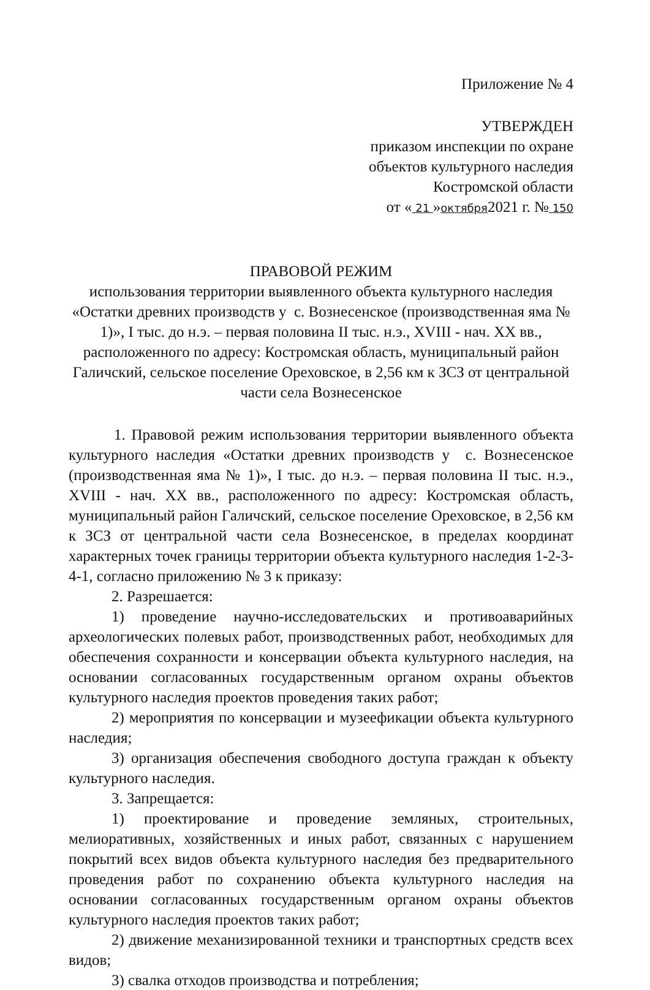Приложение № 4
УТВЕРЖДЕН
приказом инспекции по охране
объектов культурного наследия
Костромской области
от « 21 »октября2021 г. № 150
ПРАВОВОЙ РЕЖИМ
использования территории выявленного объекта культурного наследия «Остатки древних производств у с. Вознесенское (производственная яма № 1)», I тыс. до н.э. – первая половина II тыс. н.э., XVIII - нач. XX вв., расположенного по адресу: Костромская область, муниципальный район Галичский, сельское поселение Ореховское, в 2,56 км к ЗСЗ от центральной части села Вознесенское
1. Правовой режим использования территории выявленного объекта культурного наследия «Остатки древних производств у с. Вознесенское (производственная яма № 1)», I тыс. до н.э. – первая половина II тыс. н.э., XVIII - нач. XX вв., расположенного по адресу: Костромская область, муниципальный район Галичский, сельское поселение Ореховское, в 2,56 км к ЗСЗ от центральной части села Вознесенское, в пределах координат характерных точек границы территории объекта культурного наследия 1-2-3-4-1, согласно приложению № 3 к приказу:
2. Разрешается:
1) проведение научно-исследовательских и противоаварийных археологических полевых работ, производственных работ, необходимых для обеспечения сохранности и консервации объекта культурного наследия, на основании согласованных государственным органом охраны объектов культурного наследия проектов проведения таких работ;
2) мероприятия по консервации и музеефикации объекта культурного наследия;
3) организация обеспечения свободного доступа граждан к объекту культурного наследия.
3. Запрещается:
1) проектирование и проведение земляных, строительных, мелиоративных, хозяйственных и иных работ, связанных с нарушением покрытий всех видов объекта культурного наследия без предварительного проведения работ по сохранению объекта культурного наследия на основании согласованных государственным органом охраны объектов культурного наследия проектов таких работ;
2) движение механизированной техники и транспортных средств всех видов;
3) свалка отходов производства и потребления;